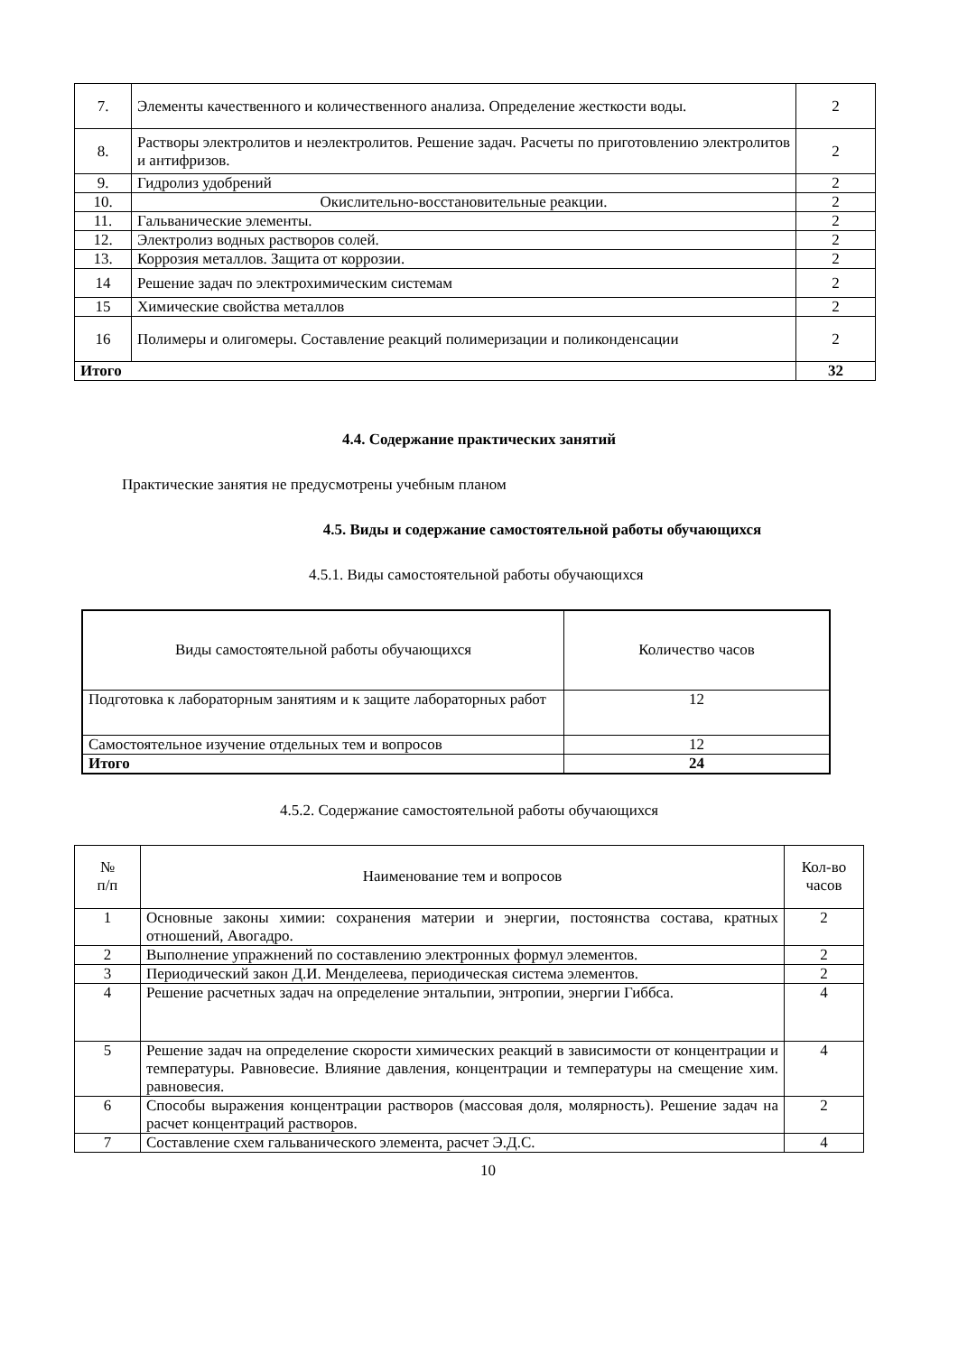| 7. | Элементы качественного и количественного анализа. Определение жесткости воды. | 2 |
| 8. | Растворы электролитов и неэлектролитов. Решение задач. Расчеты по приготовлению электролитов и антифризов. | 2 |
| 9. | Гидролиз удобрений | 2 |
| 10. | Окислительно-восстановительные реакции. | 2 |
| 11. | Гальванические элементы. | 2 |
| 12. | Электролиз водных растворов солей. | 2 |
| 13. | Коррозия металлов. Защита от коррозии. | 2 |
| 14 | Решение задач по электрохимическим системам | 2 |
| 15 | Химические свойства металлов | 2 |
| 16 | Полимеры и олигомеры. Составление реакций полимеризации и поликонденсации | 2 |
| Итого | | 32 |
4.4. Содержание практических занятий
Практические занятия не предусмотрены учебным планом
4.5. Виды и содержание самостоятельной работы обучающихся
4.5.1. Виды самостоятельной работы обучающихся
| Виды самостоятельной работы обучающихся | Количество часов |
| Подготовка к лабораторным занятиям и к защите лабораторных работ | 12 |
| Самостоятельное изучение отдельных тем и вопросов | 12 |
| Итого | 24 |
4.5.2. Содержание самостоятельной работы обучающихся
| № п/п | Наименование тем и вопросов | Кол-во часов |
| 1 | Основные законы химии: сохранения материи и энергии, постоянства состава, кратных отношений, Авогадро. | 2 |
| 2 | Выполнение упражнений по составлению электронных формул элементов. | 2 |
| 3 | Периодический закон Д.И. Менделеева, периодическая система элементов. | 2 |
| 4 | Решение расчетных задач на определение энтальпии, энтропии, энергии Гиббса. | 4 |
| 5 | Решение задач на определение скорости химических реакций в зависимости от концентрации и температуры. Равновесие. Влияние давления, концентрации и температуры на смещение хим. равновесия. | 4 |
| 6 | Способы выражения концентрации растворов (массовая доля, молярность). Решение задач на расчет концентраций растворов. | 2 |
| 7 | Составление схем гальванического элемента, расчет Э.Д.С. | 4 |
10